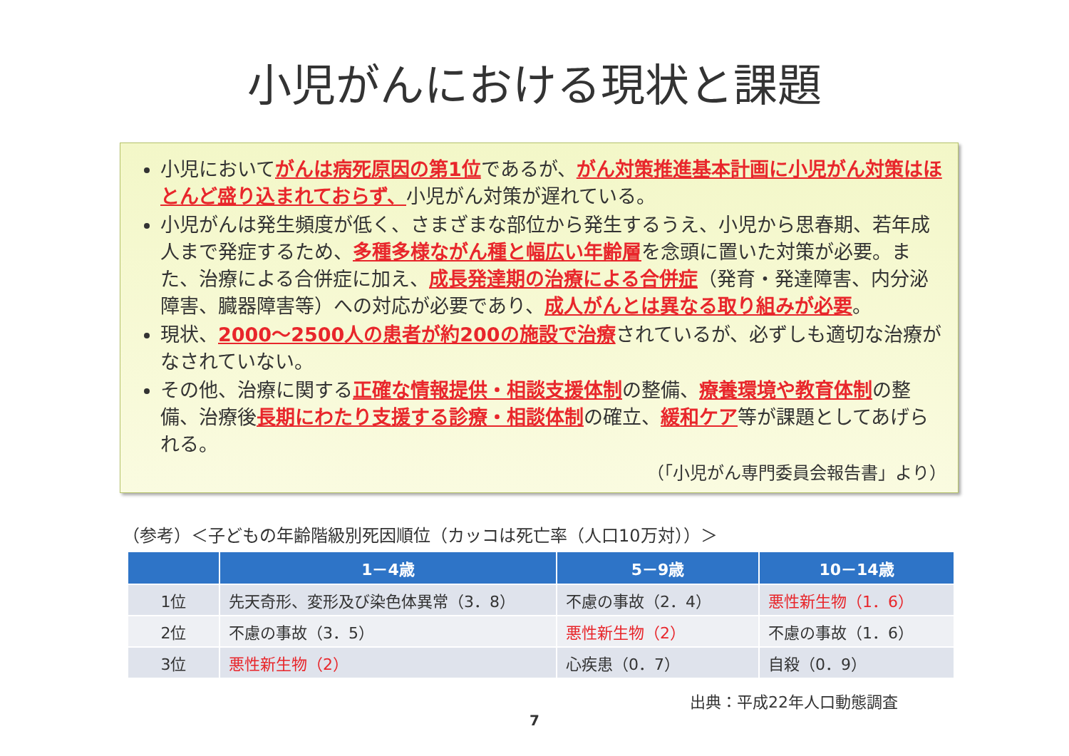小児がんにおける現状と課題
小児においてがんは病死原因の第1位であるが、がん対策推進基本計画に小児がん対策はほとんど盛り込まれておらず、小児がん対策が遅れている。
小児がんは発生頻度が低く、さまざまな部位から発生するうえ、小児から思春期、若年成人まで発症するため、多種多様ながん種と幅広い年齢層を念頭に置いた対策が必要。また、治療による合併症に加え、成長発達期の治療による合併症（発育・発達障害、内分泌障害、臓器障害等）への対応が必要であり、成人がんとは異なる取り組みが必要。
現状、2000～2500人の患者が約200の施設で治療されているが、必ずしも適切な治療がなされていない。
その他、治療に関する正確な情報提供・相談支援体制の整備、療養環境や教育体制の整備、治療後長期にわたり支援する診療・相談体制の確立、緩和ケア等が課題としてあげられる。
（「小児がん専門委員会報告書」より）
（参考）＜子どもの年齢階級別死因順位（カッコは死亡率（人口10万対））＞
| | 1－4歳 | 5－9歳 | 10－14歳 |
| --- | --- | --- | --- |
| 1位 | 先天奇形、変形及び染色体異常（3．8） | 不慮の事故（2．4） | 悪性新生物（1．6） |
| 2位 | 不慮の事故（3．5） | 悪性新生物（2） | 不慮の事故（1．6） |
| 3位 | 悪性新生物（2） | 心疾患（0．7） | 自殺（0．9） |
出典：平成22年人口動態調査
7